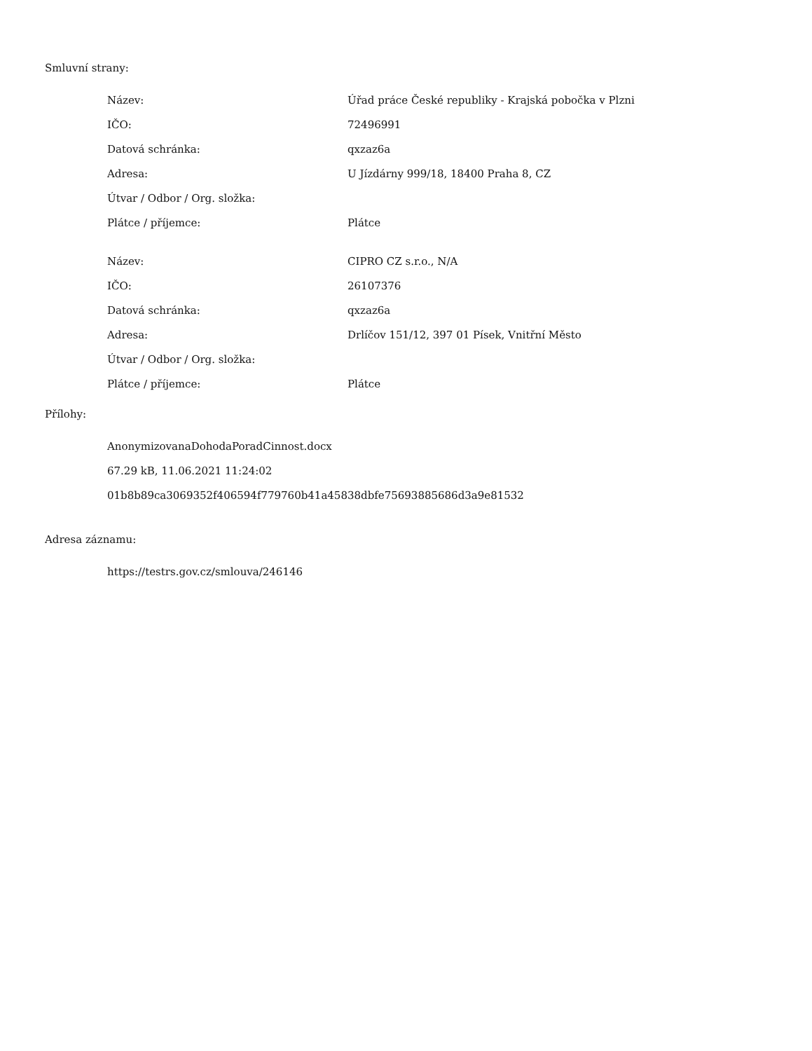Smluvní strany:
| Název: | Úřad práce České republiky - Krajská pobočka v Plzni |
| IČO: | 72496991 |
| Datová schránka: | qxzaz6a |
| Adresa: | U Jízdárny 999/18, 18400 Praha 8, CZ |
| Útvar / Odbor / Org. složka: | |
| Plátce / příjemce: | Plátce |
| Název: | CIPRO CZ s.r.o., N/A |
| IČO: | 26107376 |
| Datová schránka: | qxzaz6a |
| Adresa: | Drlíčov 151/12, 397 01 Písek, Vnitřní Město |
| Útvar / Odbor / Org. složka: | |
| Plátce / příjemce: | Plátce |
Přílohy:
AnonymizovanaDohodaPoradCinnost.docx
67.29 kB, 11.06.2021 11:24:02
01b8b89ca3069352f406594f779760b41a45838dbfe75693885686d3a9e81532
Adresa záznamu:
https://testrs.gov.cz/smlouva/246146